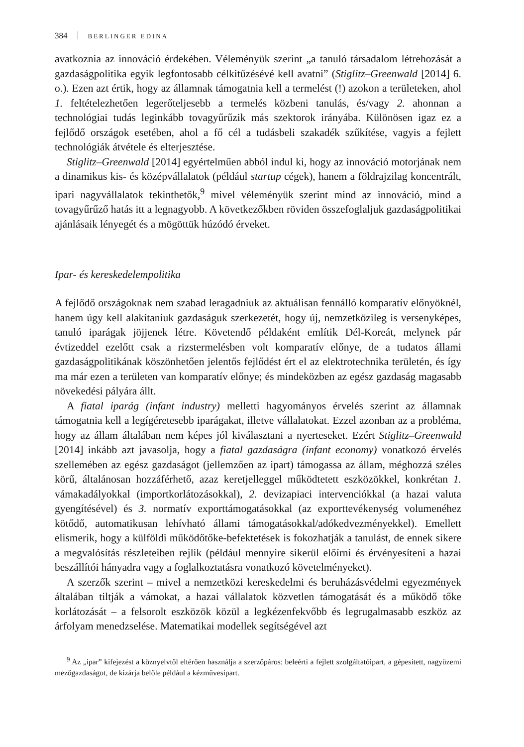384 BERLINGER EDINA
avatkoznia az innováció érdekében. Véleményük szerint „a tanuló társadalom létrehozását a gazdaságpolitika egyik legfontosabb célkitűzésévé kell avatni” (Stiglitz–Greenwald [2014] 6. o.). Ezen azt értik, hogy az államnak támogatnia kell a termelést (!) azokon a területeken, ahol 1. feltételezhetően legerőteljesebb a termelés közbeni tanulás, és/vagy 2. ahonnan a technológiai tudás leginkább tovagyűrűzik más szektorok irányába. Különösen igaz ez a fejlődő országok esetében, ahol a fő cél a tudásbeli szakadék szűkítése, vagyis a fejlett technológiák átvétele és elterjesztése.
Stiglitz–Greenwald [2014] egyértelműen abból indul ki, hogy az innováció motorjának nem a dinamikus kis- és középvállalatok (például startup cégek), hanem a földrajzilag koncentrált, ipari nagyvállalatok tekinthetők,<sup>9</sup> mivel véleményük szerint mind az innováció, mind a tovagyűrűző hatás itt a legnagyobb. A következőkben röviden összefoglaljuk gazdaságpolitikai ajánlásaik lényegét és a mögöttük húzódó érveket.
Ipar- és kereskedelempolitika
A fejlődő országoknak nem szabad leragadniuk az aktuálisan fennálló komparatív előnyöknél, hanem úgy kell alakítaniuk gazdaságuk szerkezetét, hogy új, nemzetközileg is versenyképes, tanuló iparágak jöjjenek létre. Követendő példaként említik Dél-Koreát, melynek pár évtizeddel ezelőtt csak a rizstermelésben volt komparatív előnye, de a tudatos állami gazdaságpolitikának köszönhetően jelentős fejlődést ért el az elektrotechnika területén, és így ma már ezen a területen van komparatív előnye; és mindeközben az egész gazdaság magasabb növekedési pályára állt.
A fiatal iparág (infant industry) melletti hagyományos érvelés szerint az államnak támogatnia kell a legígéretesebb iparágakat, illetve vállalatokat. Ezzel azonban az a probléma, hogy az állam általában nem képes jól kiválasztani a nyerteseket. Ezért Stiglitz–Greenwald [2014] inkább azt javasolja, hogy a fiatal gazdaságra (infant economy) vonatkozó érvelés szellemében az egész gazdaságot (jellemzően az ipart) támogassa az állam, méghozzá széles körű, általánosan hozzáférhető, azaz keretjelleggel működtetett eszközökkel, konkrétan 1. vámakadályokkal (importkorlátozásokkal), 2. devizapiaci intervenciókkal (a hazai valuta gyengítésével) és 3. normatív exporttámogatásokkal (az exporttevékenység volumenéhez kötődő, automatikusan lehívható állami támogatásokkal/adókedvezményekkel). Emellett elismerik, hogy a külföldi működőtőke-befektetések is fokozhatják a tanulást, de ennek sikere a megvalósítás részleteiben rejlik (például mennyire sikerül előírni és érvényesíteni a hazai beszállítói hányadra vagy a foglalkoztatásra vonatkozó követelményeket).
A szerzők szerint – mivel a nemzetközi kereskedelmi és beruházásvédelmi egyezmények általában tiltják a vámokat, a hazai vállalatok közvetlen támogatását és a működő tőke korlátozását – a felsorolt eszközök közül a legkézenfekvőbb és legrugalmasabb eszköz az árfolyam menedzselése. Matematikai modellek segítségével azt
<sup>9</sup> Az „ipar” kifejezést a köznyelvtől eltérően használja a szerzőpáros: beleérti a fejlett szolgáltatóipart, a gépesített, nagyüzemi mezőgazdaságot, de kizárja belőle például a kézművesipart.